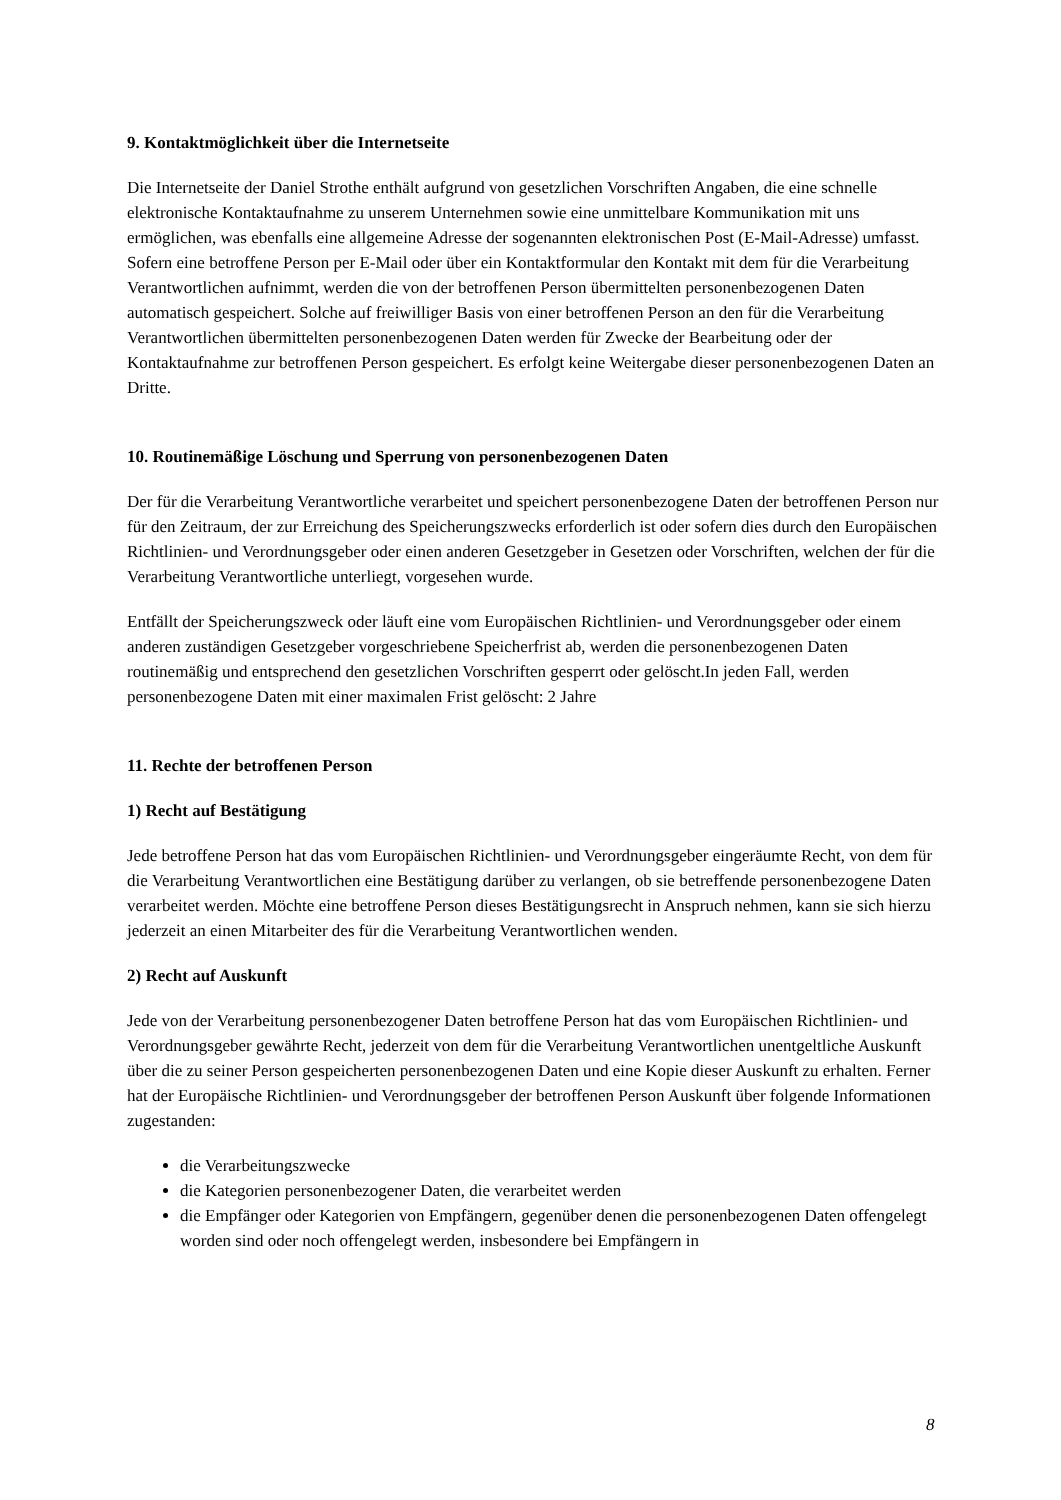9. Kontaktmöglichkeit über die Internetseite
Die Internetseite der Daniel Strothe enthält aufgrund von gesetzlichen Vorschriften Angaben, die eine schnelle elektronische Kontaktaufnahme zu unserem Unternehmen sowie eine unmittelbare Kommunikation mit uns ermöglichen, was ebenfalls eine allgemeine Adresse der sogenannten elektronischen Post (E-Mail-Adresse) umfasst. Sofern eine betroffene Person per E-Mail oder über ein Kontaktformular den Kontakt mit dem für die Verarbeitung Verantwortlichen aufnimmt, werden die von der betroffenen Person übermittelten personenbezogenen Daten automatisch gespeichert. Solche auf freiwilliger Basis von einer betroffenen Person an den für die Verarbeitung Verantwortlichen übermittelten personenbezogenen Daten werden für Zwecke der Bearbeitung oder der Kontaktaufnahme zur betroffenen Person gespeichert. Es erfolgt keine Weitergabe dieser personenbezogenen Daten an Dritte.
10. Routinemäßige Löschung und Sperrung von personenbezogenen Daten
Der für die Verarbeitung Verantwortliche verarbeitet und speichert personenbezogene Daten der betroffenen Person nur für den Zeitraum, der zur Erreichung des Speicherungszwecks erforderlich ist oder sofern dies durch den Europäischen Richtlinien- und Verordnungsgeber oder einen anderen Gesetzgeber in Gesetzen oder Vorschriften, welchen der für die Verarbeitung Verantwortliche unterliegt, vorgesehen wurde.
Entfällt der Speicherungszweck oder läuft eine vom Europäischen Richtlinien- und Verordnungsgeber oder einem anderen zuständigen Gesetzgeber vorgeschriebene Speicherfrist ab, werden die personenbezogenen Daten routinemäßig und entsprechend den gesetzlichen Vorschriften gesperrt oder gelöscht.In jeden Fall, werden personenbezogene Daten mit einer maximalen Frist gelöscht: 2 Jahre
11. Rechte der betroffenen Person
1) Recht auf Bestätigung
Jede betroffene Person hat das vom Europäischen Richtlinien- und Verordnungsgeber eingeräumte Recht, von dem für die Verarbeitung Verantwortlichen eine Bestätigung darüber zu verlangen, ob sie betreffende personenbezogene Daten verarbeitet werden. Möchte eine betroffene Person dieses Bestätigungsrecht in Anspruch nehmen, kann sie sich hierzu jederzeit an einen Mitarbeiter des für die Verarbeitung Verantwortlichen wenden.
2) Recht auf Auskunft
Jede von der Verarbeitung personenbezogener Daten betroffene Person hat das vom Europäischen Richtlinien- und Verordnungsgeber gewährte Recht, jederzeit von dem für die Verarbeitung Verantwortlichen unentgeltliche Auskunft über die zu seiner Person gespeicherten personenbezogenen Daten und eine Kopie dieser Auskunft zu erhalten. Ferner hat der Europäische Richtlinien- und Verordnungsgeber der betroffenen Person Auskunft über folgende Informationen zugestanden:
die Verarbeitungszwecke
die Kategorien personenbezogener Daten, die verarbeitet werden
die Empfänger oder Kategorien von Empfängern, gegenüber denen die personenbezogenen Daten offengelegt worden sind oder noch offengelegt werden, insbesondere bei Empfängern in
8